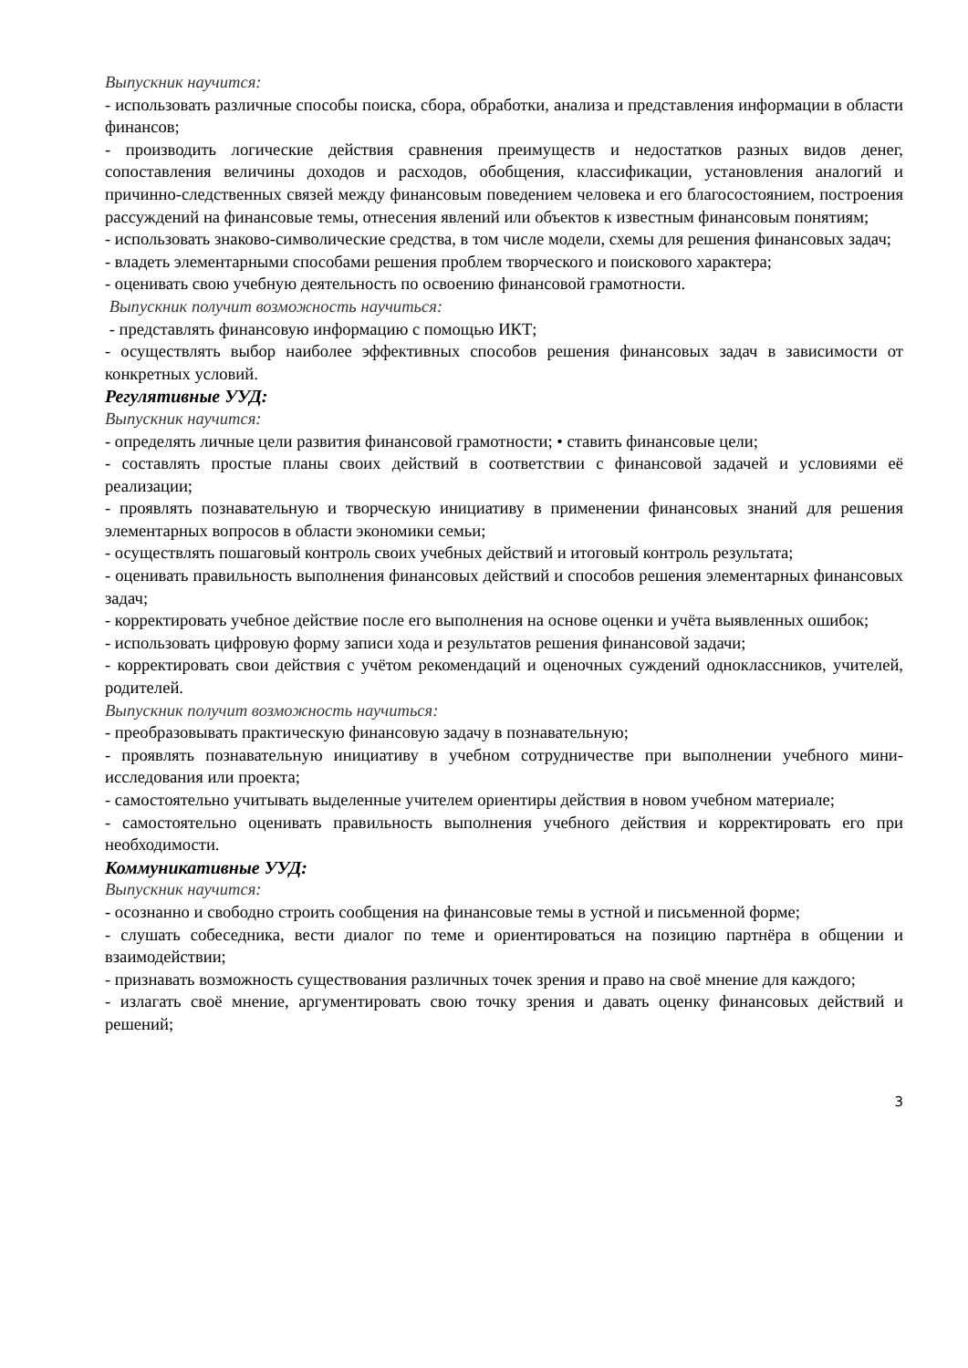Выпускник научится:
- использовать различные способы поиска, сбора, обработки, анализа и представления информации в области финансов;
- производить логические действия сравнения преимуществ и недостатков разных видов денег, сопоставления величины доходов и расходов, обобщения, классификации, установления аналогий и причинно-следственных связей между финансовым поведением человека и его благосостоянием, построения рассуждений на финансовые темы, отнесения явлений или объектов к известным финансовым понятиям;
- использовать знаково-символические средства, в том числе модели, схемы для решения финансовых задач;
- владеть элементарными способами решения проблем творческого и поискового характера;
- оценивать свою учебную деятельность по освоению финансовой грамотности.
Выпускник получит возможность научиться:
- представлять финансовую информацию с помощью ИКТ;
- осуществлять выбор наиболее эффективных способов решения финансовых задач в зависимости от конкретных условий.
Регулятивные УУД:
Выпускник научится:
- определять личные цели развития финансовой грамотности; • ставить финансовые цели;
- составлять простые планы своих действий в соответствии с финансовой задачей и условиями её реализации;
- проявлять познавательную и творческую инициативу в применении финансовых знаний для решения элементарных вопросов в области экономики семьи;
- осуществлять пошаговый контроль своих учебных действий и итоговый контроль результата;
- оценивать правильность выполнения финансовых действий и способов решения элементарных финансовых задач;
- корректировать учебное действие после его выполнения на основе оценки и учёта выявленных ошибок;
- использовать цифровую форму записи хода и результатов решения финансовой задачи;
- корректировать свои действия с учётом рекомендаций и оценочных суждений одноклассников, учителей, родителей.
Выпускник получит возможность научиться:
- преобразовывать практическую финансовую задачу в познавательную;
- проявлять познавательную инициативу в учебном сотрудничестве при выполнении учебного мини-исследования или проекта;
- самостоятельно учитывать выделенные учителем ориентиры действия в новом учебном материале;
- самостоятельно оценивать правильность выполнения учебного действия и корректировать его при необходимости.
Коммуникативные УУД:
Выпускник научится:
- осознанно и свободно строить сообщения на финансовые темы в устной и письменной форме;
- слушать собеседника, вести диалог по теме и ориентироваться на позицию партнёра в общении и взаимодействии;
- признавать возможность существования различных точек зрения и право на своё мнение для каждого;
- излагать своё мнение, аргументировать свою точку зрения и давать оценку финансовых действий и решений;
3